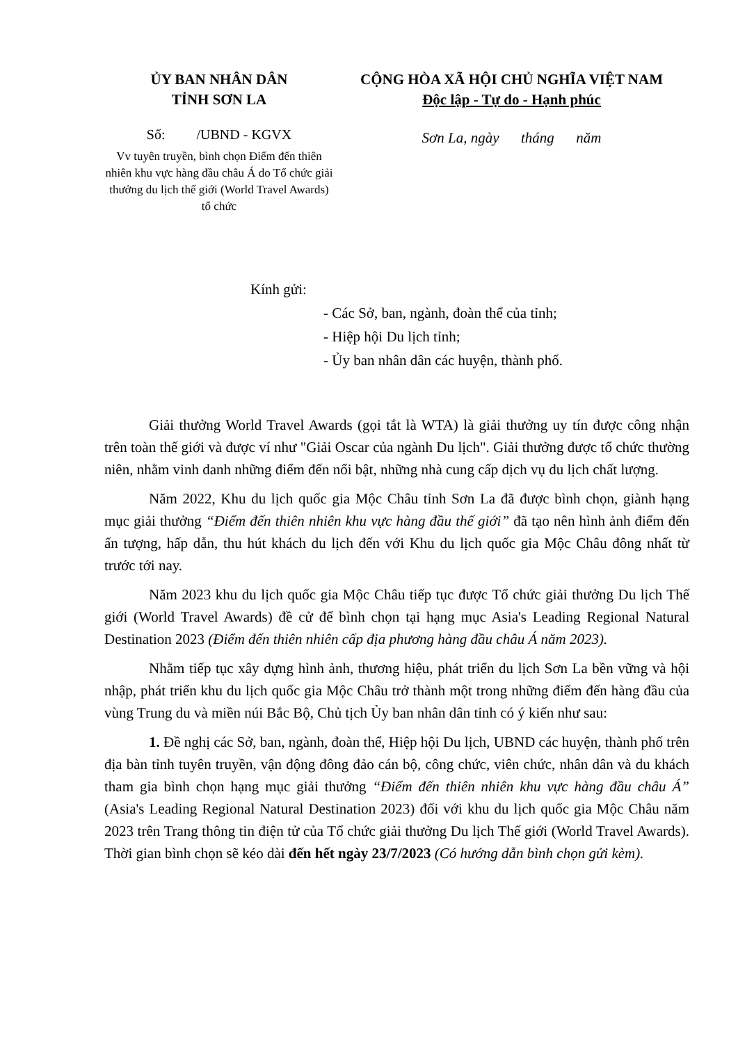ỦY BAN NHÂN DÂN
TỈNH SƠN LA
Số: /UBND - KGVX
Vv tuyên truyền, bình chọn Điểm đến thiên nhiên khu vực hàng đầu châu Á do Tổ chức giải thưởng du lịch thế giới (World Travel Awards) tổ chức
CỘNG HÒA XÃ HỘI CHỦ NGHĨA VIỆT NAM
Độc lập - Tự do - Hạnh phúc
Sơn La, ngày tháng năm
Kính gửi:
- Các Sở, ban, ngành, đoàn thể của tỉnh;
- Hiệp hội Du lịch tỉnh;
- Ủy ban nhân dân các huyện, thành phố.
Giải thưởng World Travel Awards (gọi tắt là WTA) là giải thưởng uy tín được công nhận trên toàn thế giới và được ví như "Giải Oscar của ngành Du lịch". Giải thưởng được tổ chức thường niên, nhằm vinh danh những điểm đến nổi bật, những nhà cung cấp dịch vụ du lịch chất lượng.
Năm 2022, Khu du lịch quốc gia Mộc Châu tỉnh Sơn La đã được bình chọn, giành hạng mục giải thưởng “Điểm đến thiên nhiên khu vực hàng đầu thế giới” đã tạo nên hình ảnh điểm đến ấn tượng, hấp dẫn, thu hút khách du lịch đến với Khu du lịch quốc gia Mộc Châu đông nhất từ trước tới nay.
Năm 2023 khu du lịch quốc gia Mộc Châu tiếp tục được Tổ chức giải thưởng Du lịch Thế giới (World Travel Awards) đề cử để bình chọn tại hạng mục Asia's Leading Regional Natural Destination 2023 (Điểm đến thiên nhiên cấp địa phương hàng đầu châu Á năm 2023).
Nhằm tiếp tục xây dựng hình ảnh, thương hiệu, phát triển du lịch Sơn La bền vững và hội nhập, phát triển khu du lịch quốc gia Mộc Châu trở thành một trong những điểm đến hàng đầu của vùng Trung du và miền núi Bắc Bộ, Chủ tịch Ủy ban nhân dân tỉnh có ý kiến như sau:
1. Đề nghị các Sở, ban, ngành, đoàn thể, Hiệp hội Du lịch, UBND các huyện, thành phố trên địa bàn tỉnh tuyên truyền, vận động đông đảo cán bộ, công chức, viên chức, nhân dân và du khách tham gia bình chọn hạng mục giải thưởng “Điểm đến thiên nhiên khu vực hàng đầu châu Á” (Asia's Leading Regional Natural Destination 2023) đối với khu du lịch quốc gia Mộc Châu năm 2023 trên Trang thông tin điện tử của Tổ chức giải thưởng Du lịch Thế giới (World Travel Awards). Thời gian bình chọn sẽ kéo dài đến hết ngày 23/7/2023 (Có hướng dẫn bình chọn gửi kèm).